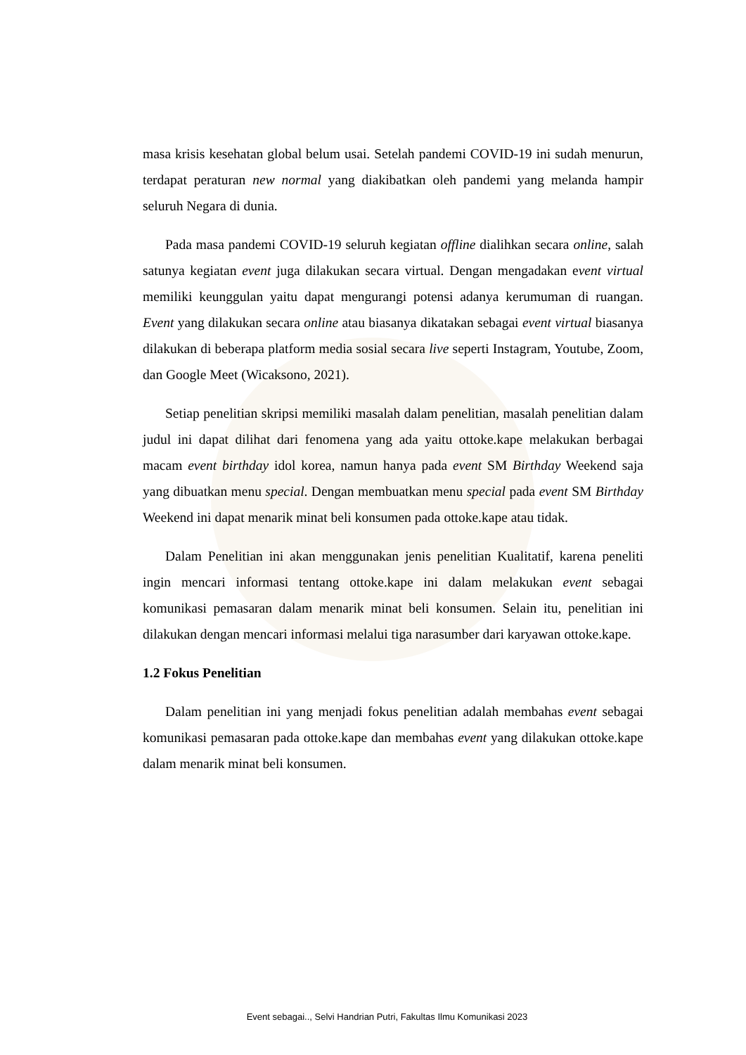masa krisis kesehatan global belum usai. Setelah pandemi COVID-19 ini sudah menurun, terdapat peraturan new normal yang diakibatkan oleh pandemi yang melanda hampir seluruh Negara di dunia.
Pada masa pandemi COVID-19 seluruh kegiatan offline dialihkan secara online, salah satunya kegiatan event juga dilakukan secara virtual. Dengan mengadakan event virtual memiliki keunggulan yaitu dapat mengurangi potensi adanya kerumuman di ruangan. Event yang dilakukan secara online atau biasanya dikatakan sebagai event virtual biasanya dilakukan di beberapa platform media sosial secara live seperti Instagram, Youtube, Zoom, dan Google Meet (Wicaksono, 2021).
Setiap penelitian skripsi memiliki masalah dalam penelitian, masalah penelitian dalam judul ini dapat dilihat dari fenomena yang ada yaitu ottoke.kape melakukan berbagai macam event birthday idol korea, namun hanya pada event SM Birthday Weekend saja yang dibuatkan menu special. Dengan membuatkan menu special pada event SM Birthday Weekend ini dapat menarik minat beli konsumen pada ottoke.kape atau tidak.
Dalam Penelitian ini akan menggunakan jenis penelitian Kualitatif, karena peneliti ingin mencari informasi tentang ottoke.kape ini dalam melakukan event sebagai komunikasi pemasaran dalam menarik minat beli konsumen. Selain itu, penelitian ini dilakukan dengan mencari informasi melalui tiga narasumber dari karyawan ottoke.kape.
1.2 Fokus Penelitian
Dalam penelitian ini yang menjadi fokus penelitian adalah membahas event sebagai komunikasi pemasaran pada ottoke.kape dan membahas event yang dilakukan ottoke.kape dalam menarik minat beli konsumen.
Event sebagai.., Selvi Handrian Putri, Fakultas Ilmu Komunikasi 2023